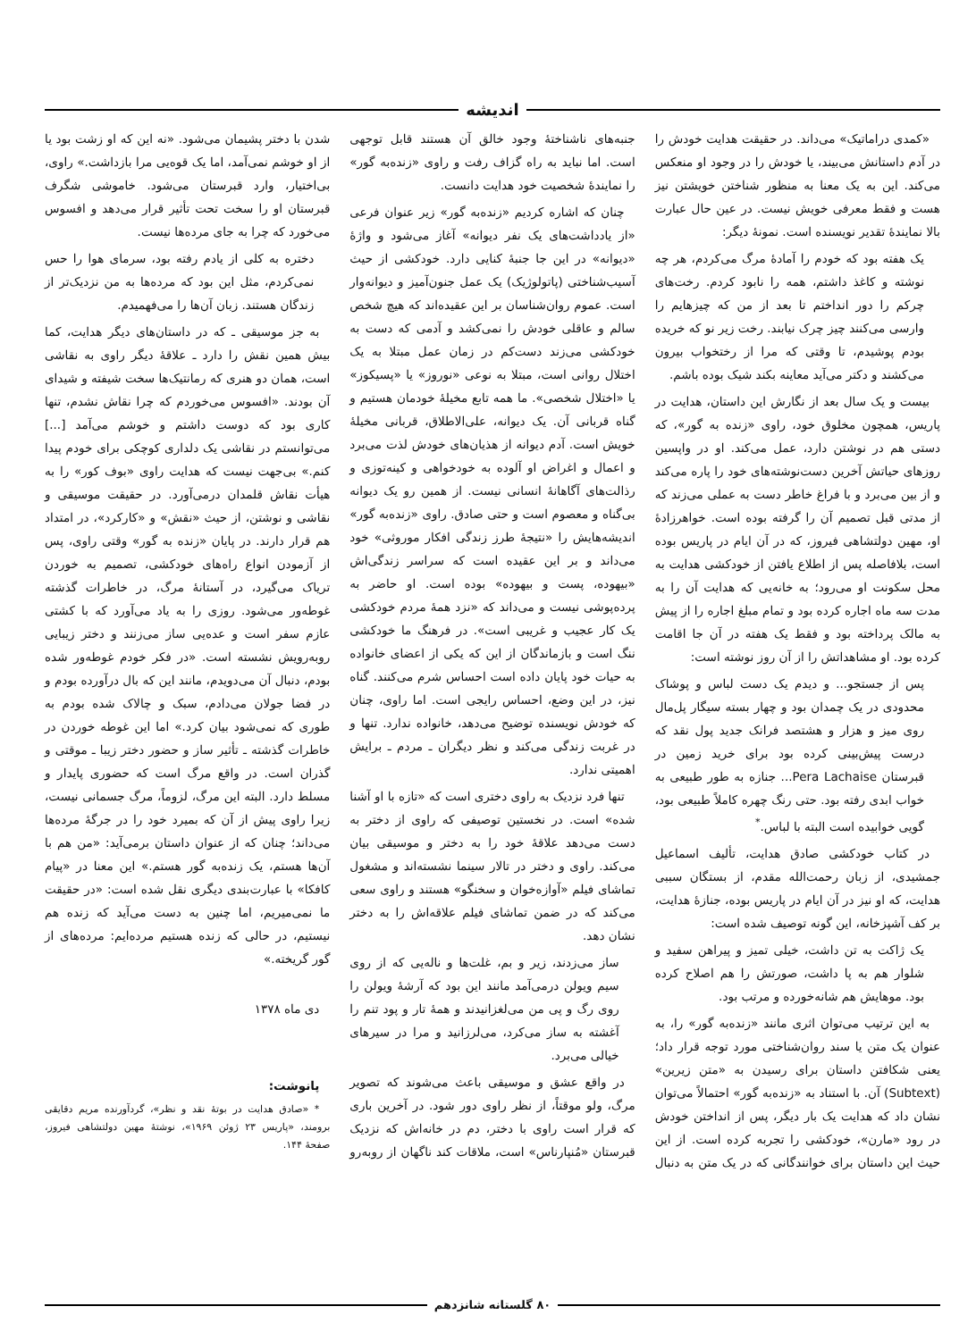اندیشه
«کمدی دراماتیک» می‌داند. در حقیقت هدایت خودش را در آدم داستانش می‌بیند، یا خودش را در وجود او منعکس می‌کند. این به یک معنا به منظور شناختن خویشتن نیز هست و فقط معرفی خویش نیست. در عین حال عبارت بالا نمایندهٔ تقدیر نویسنده است. نمونهٔ دیگر:
یک هفته بود که خودم را آمادهٔ مرگ می‌کردم، هر چه نوشته و کاغذ داشتم، همه را نابود کردم. رخت‌های چرکم را دور انداختم تا بعد از من که چیزهایم را وارسی می‌کنند چیز چرک نیابند. رخت زیر نو که خریده بودم پوشیدم، تا وقتی که مرا از رختخواب بیرون می‌کشند و دکتر می‌آید معاینه بکند شیک بوده باشم.
بیست و یک سال بعد از نگارش این داستان، هدایت در پاریس، همچون مخلوق خود، راوی «زنده به گور»، که دستی هم در نوشتن دارد، عمل می‌کند. او در واپسین روزهای حیاتش آخرین دست‌نوشته‌های خود را پاره می‌کند و از بین می‌برد و با فراغ خاطر دست به عملی می‌زند که از مدتی قبل تصمیم آن را گرفته بوده است. خواهرزادهٔ او، مهین دولتشاهی فیروز، که در آن ایام در پاریس بوده است، بلافاصله پس از اطلاع یافتن از خودکشی هدایت به محل سکونت او می‌رود؛ به خانه‌یی که هدایت آن را به مدت سه ماه اجاره کرده بود و تمام مبلغ اجاره را از پیش به مالک پرداخته بود و فقط یک هفته در آن جا اقامت کرده بود. او مشاهداتش را از آن روز نوشته است:
پس از جستجو... و دیدم یک دست لباس و پوشاک محدودی در یک چمدان بود و چهار بسته سیگار پل‌مال روی میز و هزار و هشتصد فرانک جدید پول نقد که درست پیش‌بینی کرده بود برای خرید زمین در قبرستان Pera Lachaise... جنازه به طور طبیعی به خواب ابدی رفته بود. حتی رنگ چهره کاملاً طبیعی بود، گویی خوابیده است البته با لباس.<sup>*</sup>
در کتاب خودکشی صادق هدایت، تألیف اسماعیل جمشیدی، از زبان رحمت‌الله مقدم، از بستگان سببی هدایت، که او نیز در آن ایام در پاریس بوده، جنازهٔ هدایت، بر کف آشپزخانه، این گونه توصیف شده است:
یک ژاکت به تن داشت، خیلی تمیز و پیراهن سفید و شلوار هم به پا داشت، صورتش را هم اصلاح کرده بود. موهایش هم شانه‌خورده و مرتب بود.
به این ترتیب می‌توان اثری مانند «زنده‌به گور» را، به عنوان یک متن یا سند روان‌شناختی مورد توجه قرار داد؛ یعنی شکافتن داستان برای رسیدن به «متن زیرین» (Subtext) آن. با استناد به «زنده‌به گور» احتمالاً می‌توان نشان داد که هدایت یک بار دیگر، پس از انداختن خودش در رود «مارن»، خودکشی را تجربه کرده است. از این حیث این داستان برای خوانندگانی که در یک متن به دنبال جنبه‌های ناشناختهٔ وجود خالق آن هستند قابل توجهی است. اما نباید به راه گزاف رفت و راوی «زنده‌به گور» را نمایندهٔ شخصیت خود هدایت دانست.
چنان که اشاره کردیم «زنده‌به گور» زیر عنوان فرعی «از یادداشت‌های یک نفر دیوانه» آغاز می‌شود و واژهٔ «دیوانه» در این جا جنبهٔ کنایی دارد. خودکشی از حیث آسیب‌شناختی (پاتولوژیک) یک عمل جنون‌آمیز و دیوانه‌وار است. عموم روان‌شناسان بر این عقیده‌اند که هیچ شخص سالم و عاقلی خودش را نمی‌کشد و آدمی که دست به خودکشی می‌زند دست‌کم در زمان عمل مبتلا به یک اختلال روانی است، مبتلا به نوعی «نوروز» یا «پسیکوز» یا «اختلال شخصی». ما همه تابع مخیلهٔ خودمان هستیم و گناه قربانی آن. یک دیوانه، علی‌الاطلاق، قربانی مخیلهٔ خویش است. آدم دیوانه از هذیان‌های خودش لذت می‌برد و اعمال و اغراض او آلوده به خودخواهی و کینه‌توزی و رذالت‌های آگاهانهٔ انسانی نیست. از همین رو یک دیوانه بی‌گناه و معصوم است و حتی صادق. راوی «زنده‌به گور» اندیشه‌هایش را «نتیجهٔ طرز زندگی افکار موروثی» خود می‌داند و بر این عقیده است که سراسر زندگی‌اش «بیهوده، پست و بیهوده» بوده است. او حاضر به پرده‌پوشی نیست و می‌داند که «نزد همهٔ مردم خودکشی یک کار عجیب و غریبی است». در فرهنگ ما خودکشی ننگ است و بازماندگان از این که یکی از اعضای خانواده به حیات خود پایان داده است احساس شرم می‌کنند. گناه نیز، در این وضع، احساس رایجی است. اما راوی، چنان که خودش نویسنده توضیح می‌دهد، خانواده ندارد. تنها و در غربت زندگی می‌کند و نظر دیگران ـ مردم ـ برایش اهمیتی ندارد.
تنها فرد نزدیک به راوی دختری است که «تازه با او آشنا شده» است. در نخستین توصیفی که راوی از دختر به دست می‌دهد علاقهٔ خود را به دختر و موسیقی بیان می‌کند. راوی و دختر در تالار سینما نشسته‌اند و مشغول تماشای فیلم «آوازه‌خوان و سخنگو» هستند و راوی سعی می‌کند که در ضمن تماشای فیلم علاقه‌اش را به دختر نشان دهد.
ساز می‌زدند، زیر و بم، غلت‌ها و ناله‌یی که از روی سیم ویولن درمی‌آمد مانند این بود که آرشهٔ ویولن را روی رگ و پی من می‌لغزانیدند و همهٔ تار و پود تنم را آغشته به ساز می‌کرد، می‌لرزانید و مرا در سیرهای خیالی می‌برد.
در واقع عشق و موسیقی باعث می‌شوند که تصویر مرگ، ولو موقتاً، از نظر راوی دور شود. در آخرین باری که قرار است راوی با دختر، دم در خانه‌اش که نزدیک قبرستان «مُنپارناس» است، ملاقات کند ناگهان از روبه‌رو شدن با دختر پشیمان می‌شود. «نه این که او زشت بود یا از او خوشم نمی‌آمد، اما یک قوه‌یی مرا بازداشت.» راوی، بی‌اختیار، وارد قبرستان می‌شود. خاموشی شگرف قبرستان او را سخت تحت تأثیر قرار می‌دهد و افسوس می‌خورد که چرا به جای مرده‌ها نیست.
دختره به کلی از یادم رفته بود، سرمای هوا را حس نمی‌کردم، مثل این بود که مرده‌ها به من نزدیک‌تر از زندگان هستند. زبان آن‌ها را می‌فهمیدم.
به جز موسیقی ـ که در داستان‌های دیگر هدایت، کما بیش همین نقش را دارد ـ علاقهٔ دیگر راوی به نقاشی است، همان دو هنری که رمانتیک‌ها سخت شیفته و شیدای آن بودند. «افسوس می‌خوردم که چرا نقاش نشدم، تنها کاری بود که دوست داشتم و خوشم می‌آمد [...] می‌توانستم در نقاشی یک دلداری کوچکی برای خودم پیدا کنم.» بی‌جهت نیست که هدایت راوی «بوف کور» را به هیأت نقاش قلمدان درمی‌آورد. در حقیقت موسیقی و نقاشی و نوشتن، از حیث «نقش» و «کارکرد»، در امتداد هم قرار دارند. در پایان «زنده به گور» وقتی راوی، پس از آزمودن انواع راه‌های خودکشی، تصمیم به خوردن تریاک می‌گیرد، در آستانهٔ مرگ، در خاطرات گذشته غوطه‌ور می‌شود. روزی را به یاد می‌آورد که با کشتی عازم سفر است و عده‌یی ساز می‌زنند و دختر زیبایی روبه‌رویش نشسته است. «در فکر خودم غوطه‌ور شده بودم، دنبال آن می‌دویدم، مانند این که بال درآورده بودم و در فضا جولان می‌دادم، سبک و چالاک شده بودم به طوری که نمی‌شود بیان کرد.» اما این غوطه خوردن در خاطرات گذشته ـ تأثیر ساز و حضور دختر زیبا ـ موقتی و گذران است. در واقع مرگ است که حضوری پایدار و مسلط دارد. البته این مرگ، لزوماً، مرگ جسمانی نیست، زیرا راوی پیش از آن که بمیرد خود را در جرگهٔ مرده‌ها می‌داند؛ چنان که از عنوان داستان برمی‌آید: «من هم با آن‌ها هستم، یک زنده‌به گور هستم.» این معنا در «پیام کافکا» با عبارت‌بندی دیگری نقل شده است: «در حقیقت ما نمی‌میریم، اما چنین به دست می‌آید که زنده هم نیستیم، در حالی که زنده هستیم مرده‌ایم: مرده‌های از گور گریخته.»
دی ماه ۱۳۷۸
پانوشت:
* «صادق هدایت در بوتهٔ نقد و نظر»، گردآورنده مریم دقایقی برومند، «پاریس ۲۳ ژوئن ۱۹۶۹»، نوشتهٔ مهین دولتشاهی فیروز، صفحهٔ ۱۴۴.
۸۰ گلستانه شانزدهم